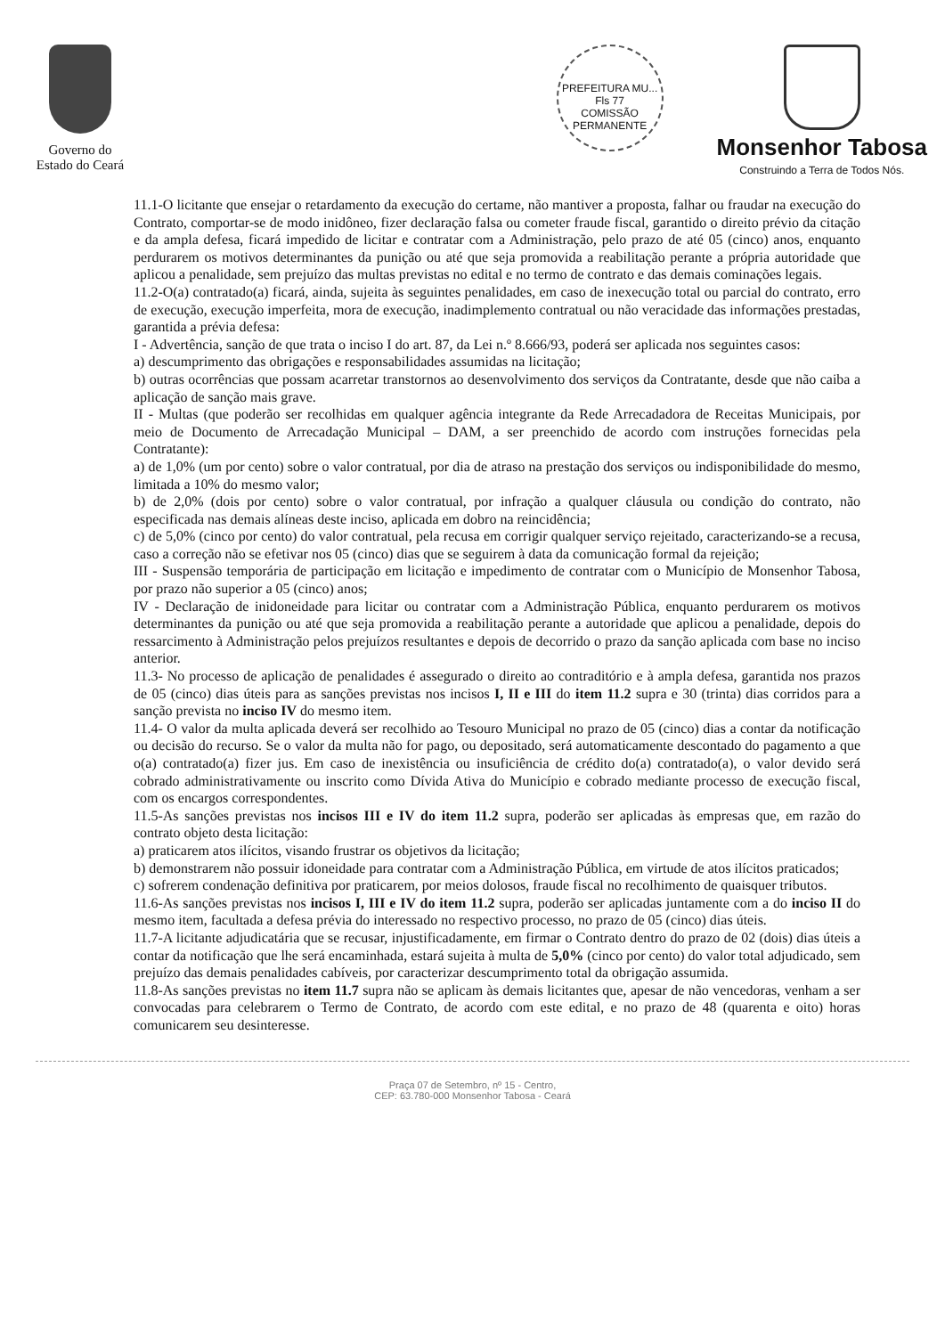Governo do
Estado do Ceará
PREFEITURA MU...
Fls 77
COMISSÃO PERMANENTE
Monsenhor Tabosa
Construindo a Terra de Todos Nós.
11.1-O licitante que ensejar o retardamento da execução do certame, não mantiver a proposta, falhar ou fraudar na execução do Contrato, comportar-se de modo inidôneo, fizer declaração falsa ou cometer fraude fiscal, garantido o direito prévio da citação e da ampla defesa, ficará impedido de licitar e contratar com a Administração, pelo prazo de até 05 (cinco) anos, enquanto perdurarem os motivos determinantes da punição ou até que seja promovida a reabilitação perante a própria autoridade que aplicou a penalidade, sem prejuízo das multas previstas no edital e no termo de contrato e das demais cominações legais.
11.2-O(a) contratado(a) ficará, ainda, sujeita às seguintes penalidades, em caso de inexecução total ou parcial do contrato, erro de execução, execução imperfeita, mora de execução, inadimplemento contratual ou não veracidade das informações prestadas, garantida a prévia defesa:
I - Advertência, sanção de que trata o inciso I do art. 87, da Lei n.º 8.666/93, poderá ser aplicada nos seguintes casos:
a) descumprimento das obrigações e responsabilidades assumidas na licitação;
b) outras ocorrências que possam acarretar transtornos ao desenvolvimento dos serviços da Contratante, desde que não caiba a aplicação de sanção mais grave.
II - Multas (que poderão ser recolhidas em qualquer agência integrante da Rede Arrecadadora de Receitas Municipais, por meio de Documento de Arrecadação Municipal – DAM, a ser preenchido de acordo com instruções fornecidas pela Contratante):
a) de 1,0% (um por cento) sobre o valor contratual, por dia de atraso na prestação dos serviços ou indisponibilidade do mesmo, limitada a 10% do mesmo valor;
b) de 2,0% (dois por cento) sobre o valor contratual, por infração a qualquer cláusula ou condição do contrato, não especificada nas demais alíneas deste inciso, aplicada em dobro na reincidência;
c) de 5,0% (cinco por cento) do valor contratual, pela recusa em corrigir qualquer serviço rejeitado, caracterizando-se a recusa, caso a correção não se efetivar nos 05 (cinco) dias que se seguirem à data da comunicação formal da rejeição;
III - Suspensão temporária de participação em licitação e impedimento de contratar com o Município de Monsenhor Tabosa, por prazo não superior a 05 (cinco) anos;
IV - Declaração de inidoneidade para licitar ou contratar com a Administração Pública, enquanto perdurarem os motivos determinantes da punição ou até que seja promovida a reabilitação perante a autoridade que aplicou a penalidade, depois do ressarcimento à Administração pelos prejuízos resultantes e depois de decorrido o prazo da sanção aplicada com base no inciso anterior.
11.3- No processo de aplicação de penalidades é assegurado o direito ao contraditório e à ampla defesa, garantida nos prazos de 05 (cinco) dias úteis para as sanções previstas nos incisos I, II e III do item 11.2 supra e 30 (trinta) dias corridos para a sanção prevista no inciso IV do mesmo item.
11.4- O valor da multa aplicada deverá ser recolhido ao Tesouro Municipal no prazo de 05 (cinco) dias a contar da notificação ou decisão do recurso. Se o valor da multa não for pago, ou depositado, será automaticamente descontado do pagamento a que o(a) contratado(a) fizer jus. Em caso de inexistência ou insuficiência de crédito do(a) contratado(a), o valor devido será cobrado administrativamente ou inscrito como Dívida Ativa do Município e cobrado mediante processo de execução fiscal, com os encargos correspondentes.
11.5-As sanções previstas nos incisos III e IV do item 11.2 supra, poderão ser aplicadas às empresas que, em razão do contrato objeto desta licitação:
a) praticarem atos ilícitos, visando frustrar os objetivos da licitação;
b) demonstrarem não possuir idoneidade para contratar com a Administração Pública, em virtude de atos ilícitos praticados;
c) sofrerem condenação definitiva por praticarem, por meios dolosos, fraude fiscal no recolhimento de quaisquer tributos.
11.6-As sanções previstas nos incisos I, III e IV do item 11.2 supra, poderão ser aplicadas juntamente com a do inciso II do mesmo item, facultada a defesa prévia do interessado no respectivo processo, no prazo de 05 (cinco) dias úteis.
11.7-A licitante adjudicatária que se recusar, injustificadamente, em firmar o Contrato dentro do prazo de 02 (dois) dias úteis a contar da notificação que lhe será encaminhada, estará sujeita à multa de 5,0% (cinco por cento) do valor total adjudicado, sem prejuízo das demais penalidades cabíveis, por caracterizar descumprimento total da obrigação assumida.
11.8-As sanções previstas no item 11.7 supra não se aplicam às demais licitantes que, apesar de não vencedoras, venham a ser convocadas para celebrarem o Termo de Contrato, de acordo com este edital, e no prazo de 48 (quarenta e oito) horas comunicarem seu desinteresse.
Praça 07 de Setembro, nº 15 - Centro,
CEP: 63.780-000 Monsenhor Tabosa - Ceará